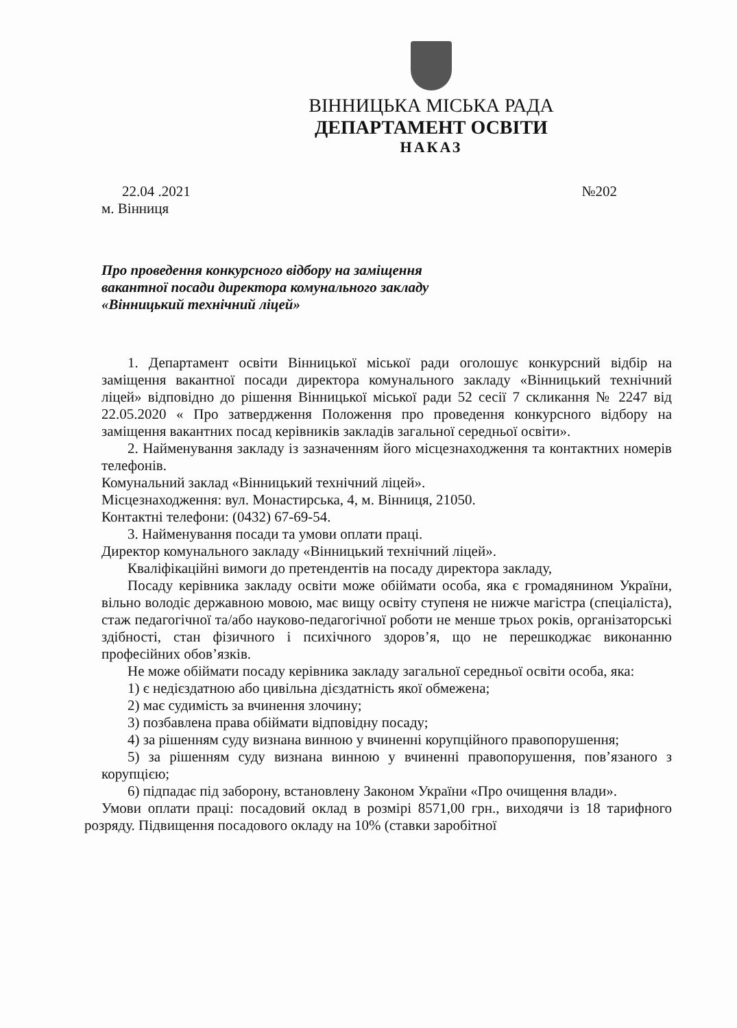ВІННИЦЬКА МІСЬКА РАДА
ДЕПАРТАМЕНТ ОСВІТИ
НАКАЗ
22.04 .2021 №202
м. Вінниця
Про проведення конкурсного відбору на заміщення
вакантної посади директора комунального закладу
«Вінницький технічний ліцей»
1. Департамент освіти Вінницької міської ради оголошує конкурсний відбір на заміщення вакантної посади директора комунального закладу «Вінницький технічний ліцей» відповідно до рішення Вінницької міської ради 52 сесії 7 скликання № 2247 від 22.05.2020 « Про затвердження Положення про проведення конкурсного відбору на заміщення вакантних посад керівників закладів загальної середньої освіти».
2. Найменування закладу із зазначенням його місцезнаходження та контактних номерів телефонів.
Комунальний заклад «Вінницький технічний ліцей».
Місцезнаходження: вул. Монастирська, 4, м. Вінниця, 21050.
Контактні телефони: (0432) 67-69-54.
3. Найменування посади та умови оплати праці.
Директор комунального закладу «Вінницький технічний ліцей».
Кваліфікаційні вимоги до претендентів на посаду директора закладу,
Посаду керівника закладу освіти може обіймати особа, яка є громадянином України, вільно володіє державною мовою, має вищу освіту ступеня не нижче магістра (спеціаліста), стаж педагогічної та/або науково-педагогічної роботи не менше трьох років, організаторські здібності, стан фізичного і психічного здоров’я, що не перешкоджає виконанню професійних обов’язків.
Не може обіймати посаду керівника закладу загальної середньої освіти особа, яка:
1) є недієздатною або цивільна дієздатність якої обмежена;
2) має судимість за вчинення злочину;
3) позбавлена права обіймати відповідну посаду;
4) за рішенням суду визнана винною у вчиненні корупційного правопорушення;
5) за рішенням суду визнана винною у вчиненні правопорушення, пов’язаного з корупцією;
6) підпадає під заборону, встановлену Законом України «Про очищення влади».
Умови оплати праці: посадовий оклад в розмірі 8571,00 грн., виходячи із 18 тарифного розряду. Підвищення посадового окладу на 10% (ставки заробітної